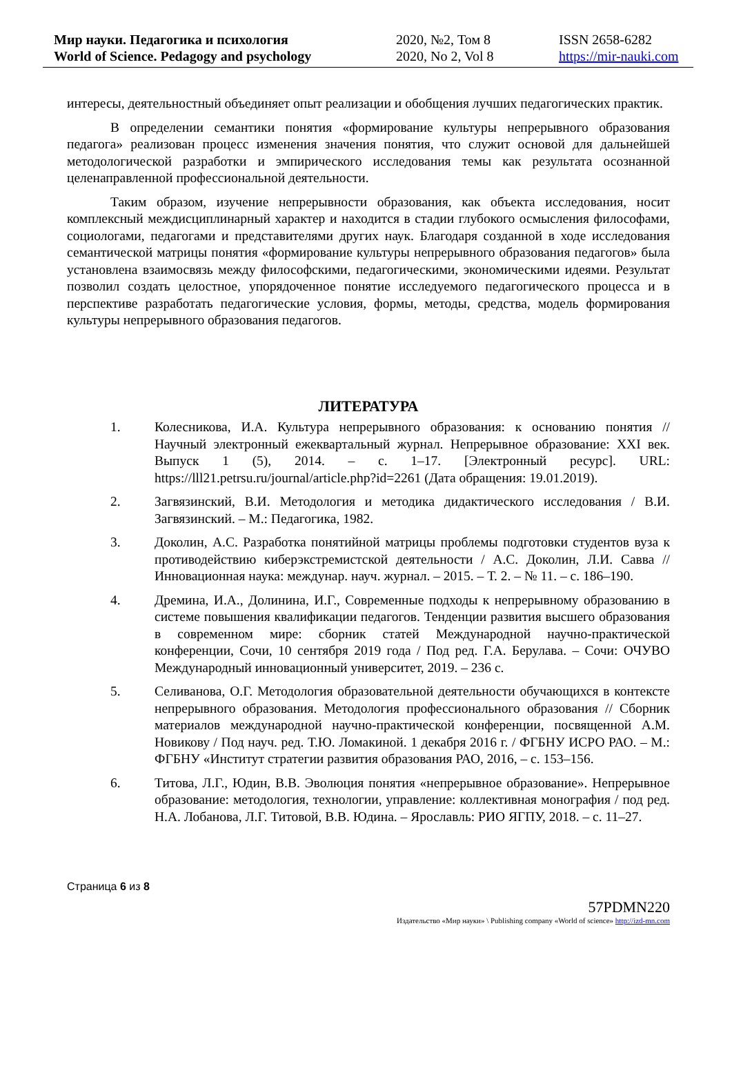Мир науки. Педагогика и психология
World of Science. Pedagogy and psychology
2020, №2, Том 8
2020, No 2, Vol 8
ISSN 2658-6282
https://mir-nauki.com
интересы, деятельностный объединяет опыт реализации и обобщения лучших педагогических практик.
В определении семантики понятия «формирование культуры непрерывного образования педагога» реализован процесс изменения значения понятия, что служит основой для дальнейшей методологической разработки и эмпирического исследования темы как результата осознанной целенаправленной профессиональной деятельности.
Таким образом, изучение непрерывности образования, как объекта исследования, носит комплексный междисциплинарный характер и находится в стадии глубокого осмысления философами, социологами, педагогами и представителями других наук. Благодаря созданной в ходе исследования семантической матрицы понятия «формирование культуры непрерывного образования педагогов» была установлена взаимосвязь между философскими, педагогическими, экономическими идеями. Результат позволил создать целостное, упорядоченное понятие исследуемого педагогического процесса и в перспективе разработать педагогические условия, формы, методы, средства, модель формирования культуры непрерывного образования педагогов.
ЛИТЕРАТУРА
1. Колесникова, И.А. Культура непрерывного образования: к основанию понятия // Научный электронный ежеквартальный журнал. Непрерывное образование: XXI век. Выпуск 1 (5), 2014. – с. 1–17. [Электронный ресурс]. URL: https://lll21.petrsu.ru/journal/article.php?id=2261 (Дата обращения: 19.01.2019).
2. Загвязинский, В.И. Методология и методика дидактического исследования / В.И. Загвязинский. – М.: Педагогика, 1982.
3. Доколин, А.С. Разработка понятийной матрицы проблемы подготовки студентов вуза к противодействию киберэкстремистской деятельности / А.С. Доколин, Л.И. Савва // Инновационная наука: междунар. науч. журнал. – 2015. – Т. 2. – № 11. – с. 186–190.
4. Дремина, И.А., Долинина, И.Г., Современные подходы к непрерывному образованию в системе повышения квалификации педагогов. Тенденции развития высшего образования в современном мире: сборник статей Международной научно-практической конференции, Сочи, 10 сентября 2019 года / Под ред. Г.А. Берулава. – Сочи: ОЧУВО Международный инновационный университет, 2019. – 236 с.
5. Селиванова, О.Г. Методология образовательной деятельности обучающихся в контексте непрерывного образования. Методология профессионального образования // Сборник материалов международной научно-практической конференции, посвященной А.М. Новикову / Под науч. ред. Т.Ю. Ломакиной. 1 декабря 2016 г. / ФГБНУ ИСРО РАО. – М.: ФГБНУ «Институт стратегии развития образования РАО, 2016, – с. 153–156.
6. Титова, Л.Г., Юдин, В.В. Эволюция понятия «непрерывное образование». Непрерывное образование: методология, технологии, управление: коллективная монография / под ред. Н.А. Лобанова, Л.Г. Титовой, В.В. Юдина. – Ярославль: РИО ЯГПУ, 2018. – с. 11–27.
Страница 6 из 8
57PDMN220
Издательство «Мир науки» \ Publishing company «World of science» http://izd-mn.com